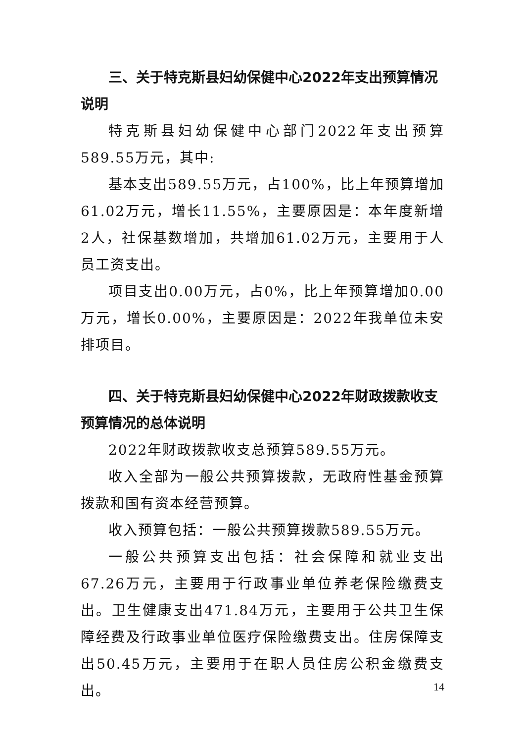三、关于特克斯县妇幼保健中心2022年支出预算情况说明
特克斯县妇幼保健中心部门2022年支出预算589.55万元，其中:
基本支出589.55万元，占100%，比上年预算增加61.02万元，增长11.55%，主要原因是：本年度新增2人，社保基数增加，共增加61.02万元，主要用于人员工资支出。
项目支出0.00万元，占0%，比上年预算增加0.00万元，增长0.00%，主要原因是：2022年我单位未安排项目。
四、关于特克斯县妇幼保健中心2022年财政拨款收支预算情况的总体说明
2022年财政拨款收支总预算589.55万元。
收入全部为一般公共预算拨款，无政府性基金预算拨款和国有资本经营预算。
收入预算包括：一般公共预算拨款589.55万元。
一般公共预算支出包括：社会保障和就业支出67.26万元，主要用于行政事业单位养老保险缴费支出。卫生健康支出471.84万元，主要用于公共卫生保障经费及行政事业单位医疗保险缴费支出。住房保障支出50.45万元，主要用于在职人员住房公积金缴费支出。
14